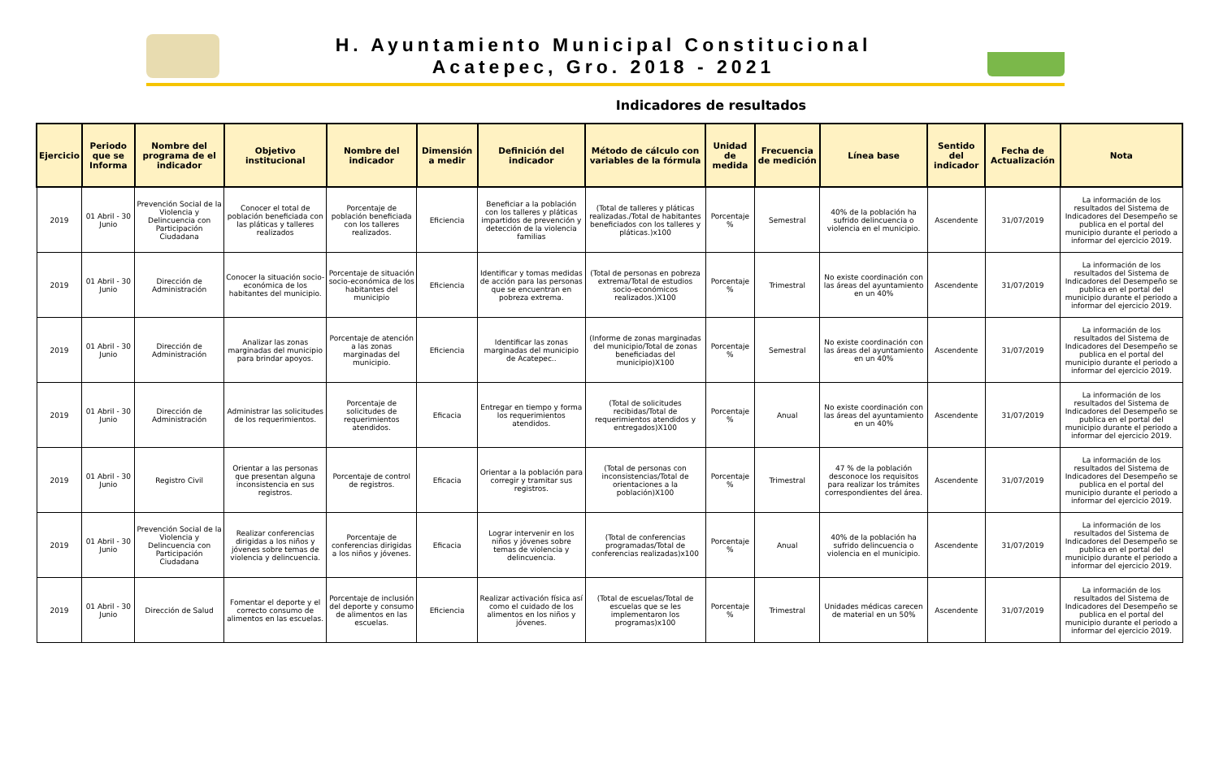H. Ayuntamiento Municipal Constitucional
Acatepec, Gro. 2018 - 2021
Indicadores de resultados
| Ejercicio | Periodo que se Informa | Nombre del programa de el indicador | Objetivo institucional | Nombre del indicador | Dimensión a medir | Definición del indicador | Método de cálculo con variables de la fórmula | Unidad de medida | Frecuencia de medición | Línea base | Sentido del indicador | Fecha de Actualización | Nota |
| --- | --- | --- | --- | --- | --- | --- | --- | --- | --- | --- | --- | --- | --- |
| 2019 | 01 Abril - 30 Junio | Prevención Social de la Violencia y Delincuencia con Participación Ciudadana | Conocer el total de población beneficiada con las pláticas y talleres realizados | Porcentaje de población beneficiada con los talleres realizados. | Eficiencia | Beneficiar a la población con los talleres y pláticas impartidos de prevención y detección de la violencia familias | (Total de talleres y pláticas realizadas./Total de habitantes beneficiados con los talleres y pláticas.)x100 | Porcentaje % | Semestral | 40% de la población ha sufrido delincuencia o violencia en el municipio. | Ascendente | 31/07/2019 | La información de los resultados del Sistema de Indicadores del Desempeño se publica en el portal del municipio durante el periodo a informar del ejercicio 2019. |
| 2019 | 01 Abril - 30 Junio | Dirección de Administración | Conocer la situación socio-económica de los habitantes del municipio. | Porcentaje de situación socio-económica de los habitantes del municipio | Eficiencia | Identificar y tomas medidas de acción para las personas que se encuentran en pobreza extrema. | (Total de personas en pobreza extrema/Total de estudios socio-económicos realizados.)X100 | Porcentaje % | Trimestral | No existe coordinación con las áreas del ayuntamiento en un 40% | Ascendente | 31/07/2019 | La información de los resultados del Sistema de Indicadores del Desempeño se publica en el portal del municipio durante el periodo a informar del ejercicio 2019. |
| 2019 | 01 Abril - 30 Junio | Dirección de Administración | Analizar las zonas marginadas del municipio para brindar apoyos. | Porcentaje de atención a las zonas marginadas del municipio. | Eficiencia | Identificar las zonas marginadas del municipio de Acatepec.. | (Informe de zonas marginadas del municipio/Total de zonas beneficiadas del municipio)X100 | Porcentaje % | Semestral | No existe coordinación con las áreas del ayuntamiento en un 40% | Ascendente | 31/07/2019 | La información de los resultados del Sistema de Indicadores del Desempeño se publica en el portal del municipio durante el periodo a informar del ejercicio 2019. |
| 2019 | 01 Abril - 30 Junio | Dirección de Administración | Administrar las solicitudes de los requerimientos. | Porcentaje de solicitudes de requerimientos atendidos. | Eficacia | Entregar en tiempo y forma los requerimientos atendidos. | (Total de solicitudes recibidas/Total de requerimientos atendidos y entregados)X100 | Porcentaje % | Anual | No existe coordinación con las áreas del ayuntamiento en un 40% | Ascendente | 31/07/2019 | La información de los resultados del Sistema de Indicadores del Desempeño se publica en el portal del municipio durante el periodo a informar del ejercicio 2019. |
| 2019 | 01 Abril - 30 Junio | Registro Civil | Orientar a las personas que presentan alguna inconsistencia en sus registros. | Porcentaje de control de registros. | Eficacia | Orientar a la población para corregir y tramitar sus registros. | (Total de personas con inconsistencias/Total de orientaciones a la población)X100 | Porcentaje % | Trimestral | 47 % de la población desconoce los requisitos para realizar los trámites correspondientes del área. | Ascendente | 31/07/2019 | La información de los resultados del Sistema de Indicadores del Desempeño se publica en el portal del municipio durante el periodo a informar del ejercicio 2019. |
| 2019 | 01 Abril - 30 Junio | Prevención Social de la Violencia y Delincuencia con Participación Ciudadana | Realizar conferencias dirigidas a los niños y jóvenes sobre temas de violencia y delincuencia. | Porcentaje de conferencias dirigidas a los niños y jóvenes. | Eficacia | Lograr intervenir en los niños y jóvenes sobre temas de violencia y delincuencia. | (Total de conferencias programadas/Total de conferencias realizadas)x100 | Porcentaje % | Anual | 40% de la población ha sufrido delincuencia o violencia en el municipio. | Ascendente | 31/07/2019 | La información de los resultados del Sistema de Indicadores del Desempeño se publica en el portal del municipio durante el periodo a informar del ejercicio 2019. |
| 2019 | 01 Abril - 30 Junio | Dirección de Salud | Fomentar el deporte y el correcto consumo de alimentos en las escuelas. | Porcentaje de inclusión del deporte y consumo de alimentos en las escuelas. | Eficiencia | Realizar activación física así como el cuidado de los alimentos en los niños y jóvenes. | (Total de escuelas/Total de escuelas que se les implementaron los programas)x100 | Porcentaje % | Trimestral | Unidades médicas carecen de material en un 50% | Ascendente | 31/07/2019 | La información de los resultados del Sistema de Indicadores del Desempeño se publica en el portal del municipio durante el periodo a informar del ejercicio 2019. |